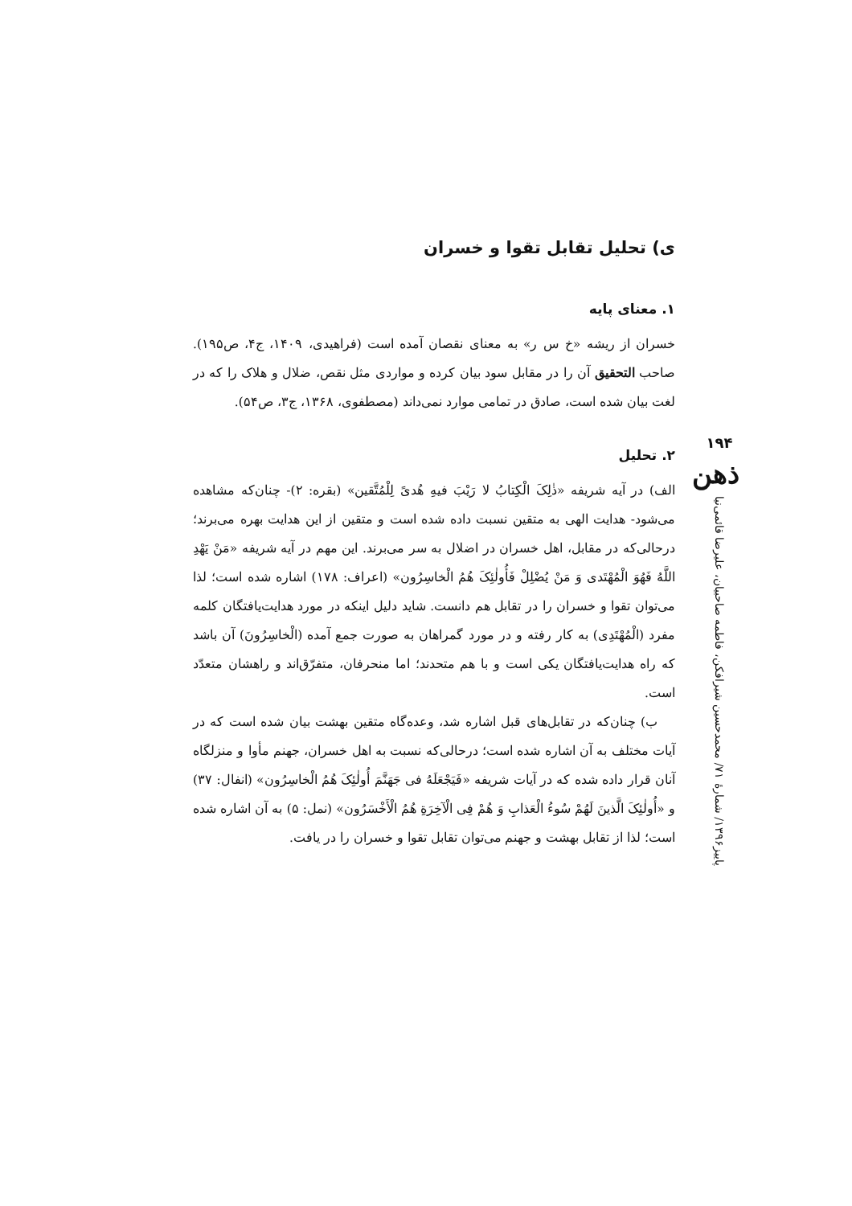ی) تحلیل تقابل تقوا و خسران
۱. معنای پایه
خسران از ریشه «خ س ر» به معنای نقصان آمده است (فراهیدی، ۱۴۰۹، ج۴، ص۱۹۵). صاحب التحقیق آن را در مقابل سود بیان کرده و مواردی مثل نقص، ضلال و هلاک را که در لغت بیان شده است، صادق در تمامی موارد نمی‌داند (مصطفوی، ۱۳۶۸، ج۳، ص۵۴).
۲. تحلیل
الف) در آیه شریفه «ذٰلِکَ الْکِتابُ لا رَیْبَ فیهِ هُدیً لِلْمُتَّقین» (بقره: ۲)- چنان‌که مشاهده می‌شود- هدایت الهی به متقین نسبت داده شده است و متقین از این هدایت بهره می‌برند؛ درحالی‌که در مقابل، اهل خسران در اضلال به سر می‌برند. این مهم در آیه شریفه «مَنْ یَهْدِ اللَّهُ فَهُوَ الْمُهْتَدی وَ مَنْ یُضْلِلْ فَأُولٰئِکَ هُمُ الْخاسِرُون» (اعراف: ۱۷۸) اشاره شده است؛ لذا می‌توان تقوا و خسران را در تقابل هم دانست. شاید دلیل اینکه در مورد هدایت‌یافتگان کلمه مفرد (الْمُهْتَدِی) به کار رفته و در مورد گمراهان به صورت جمع آمده (الْخاسِرُونَ) آن باشد که راه هدایت‌یافتگان یکی است و با هم متحدند؛ اما منحرفان، متفرّق‌اند و راهشان متعدّد است.
ب) چنان‌که در تقابل‌های قبل اشاره شد، وعده‌گاه متقین بهشت بیان شده است که در آیات مختلف به آن اشاره شده است؛ درحالی‌که نسبت به اهل خسران، جهنم مأوا و منزلگاه آنان قرار داده شده که در آیات شریفه «فَیَجْعَلَهُ فی جَهَنَّمَ أُولٰئِکَ هُمُ الْخاسِرُون» (انفال: ۳۷) و «أُولٰئِکَ الَّذینَ لَهُمْ سُوءُ الْعَذابِ وَ هُمْ فِی الْآخِرَةِ هُمُ الْأَخْسَرُون» (نمل: ۵) به آن اشاره شده است؛ لذا از تقابل بهشت و جهنم می‌توان تقابل تقوا و خسران را در یافت.
۱۹۴
ذهن
پاییز۱۳۹۶/ شمارهٔ ۷۱/ محمدحسین شیرافکن، فاطمه صاحبیان، علیرضا قائمی‌نیا